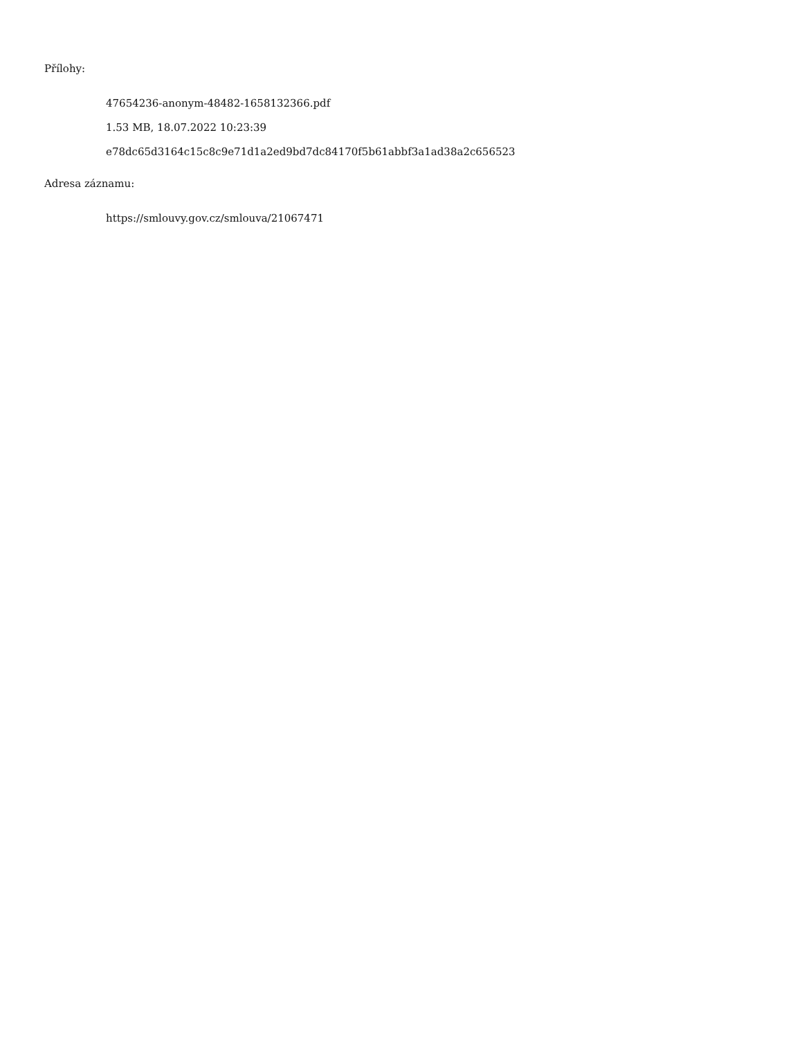Přílohy:
47654236-anonym-48482-1658132366.pdf
1.53 MB, 18.07.2022 10:23:39
e78dc65d3164c15c8c9e71d1a2ed9bd7dc84170f5b61abbf3a1ad38a2c656523
Adresa záznamu:
https://smlouvy.gov.cz/smlouva/21067471